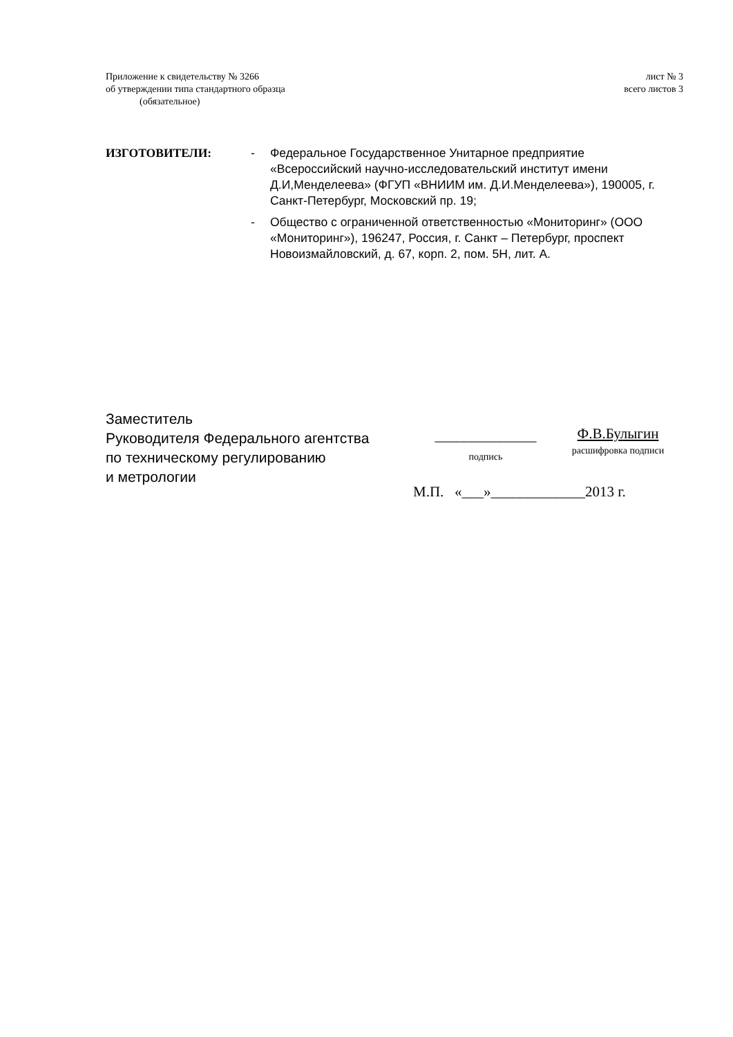Приложение к свидетельству № 3266
об утверждении типа стандартного образца
(обязательное)
лист № 3
всего листов 3
ИЗГОТОВИТЕЛИ: - Федеральное Государственное Унитарное предприятие «Всероссийский научно-исследовательский институт имени Д.И,Менделеева» (ФГУП «ВНИИМ им. Д.И.Менделеева»), 190005, г. Санкт-Петербург, Московский пр. 19;
- Общество с ограниченной ответственностью «Мониторинг» (ООО «Мониторинг»), 196247, Россия, г. Санкт – Петербург, проспект Новоизмайловский, д. 67, корп. 2, пом. 5Н, лит. А.
Заместитель
Руководителя Федерального агентства
по техническому регулированию
и метрологии
______________
подпись
Ф.В.Булыгин
расшифровка подписи
М.П. «___»_____________2013 г.